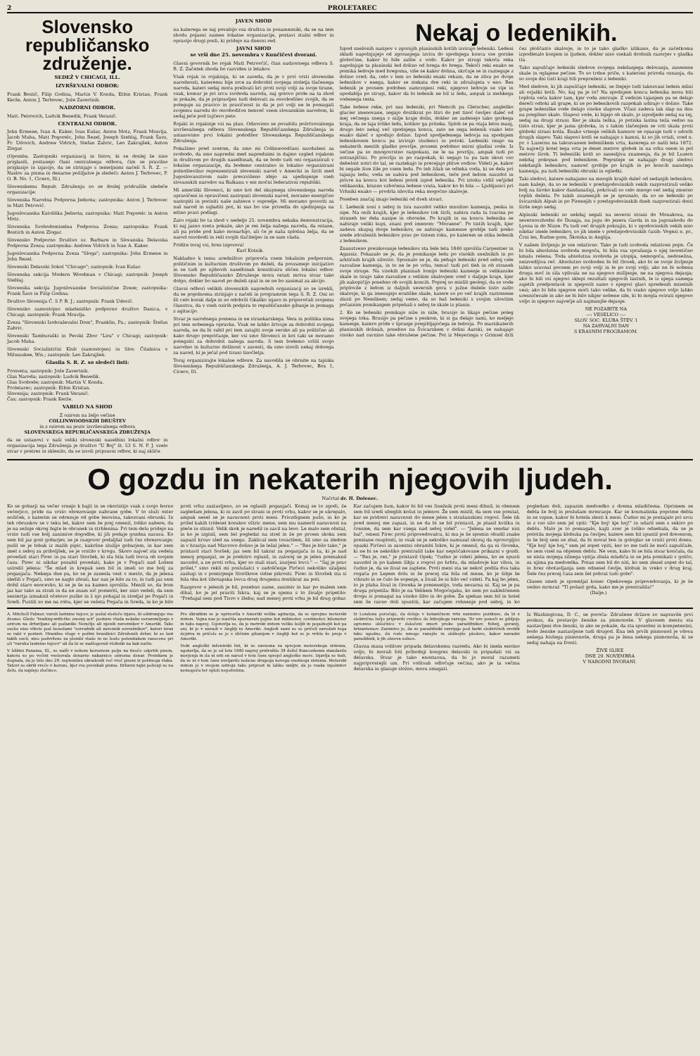2 PROLETAREC
Slovensko republičansko združenje.
SEDEŽ V CHICAGI, ILL.
IZVRŠEVALNI ODBOR:
Frank Bostič, Filip Godina, Martin V. Konda, Etbin Kristan, Frank Kerže, Anton J. Terbovec, Jože Zavertnik.
NADZORNI ODBOR.
Matt. Petrovich, Ludvik Benedik, Frank Veranič.
CENTRALNI ODBOR.
John Ermene, Ivan A. Kaker, Ivan Kušar, Anton Motz, Frank Mravlja, Jacob Muha, Matt Pogorelc, John Rezel, Joseph Steblaj, Frank Šavs, Fr. Udovich, Andrew Vidrich, Stefan Zabric, Leo Zakrajšek, Anton Zlogar.
(Opomba. Zastopniki organizacij in listov, ki se doslej še niso priglasili, postanejo člani centralnega odbora, čim se pravilno priglasijo in izjavijo, da se strinjajo s temeljnimi načeli S. R. Z. — Naslov za pisma in denarne pošiljatve je sledeči: Anton J. Terbovec, P. O. B. No. 1, Cicero, Ill.)
Slovenskemu Repub. Združenju so se doslej pridružile sledeče organizacije:
Slovenska Narodna Podporna Jednota; zastopnika: Anton J. Terbovec in Matt Petrovič.
Jugoslovanska Katoliška Jednota; zastopnika: Matt Pogorelc in Anton Motz.
Slovenska Svobodomiselna Podporna Zveza; zastopnika: Frank Bostich in Anton Zlogar.
Slovensko Podporno Društvo sv. Barbare in Slovanska Delavska Podporna Zveza; zastopnika: Andrew Vidrich in Ivan A. Kaker.
Jugoslovanska Podporna Zveza "Sloga"; zastopnika: John Ermene in John Rezel.
Slovenski Delavski Sokol "Chicago"; zastopnik: Ivan Kušar.
Slovenska sekcija Modern Woodman v Chicagi; zastopnik: Joseph Steblaj.
Slovenska sekcija Jugoslovanske Socialistične Zveze; zastopnika: Frank Šavs in Filip Godina.
Društvo Slovenija Č. S P. B. J.; zastopnik: Frank Udovič.
Slovensko samostojno mladeniško podporno društvo Danica, v Chicagi; zastopnik: Frank Mravlja.
Zveza "Slovenski Izobraževalni Dom", Franklin, Pa.; zastopnik: Štefan Zabric.
Slovenski Tamburaški in Pevski Zbor "Lira" v Chicagi; zastopnik: Jacob Muha.
Slovenski Socialistični Klub (samostojen) in Slov. Čitalnica v Milwaukee, Wis.; zastopnik: Leo Zakrajšek.
Glasila S. R. Z. so sledeči listi:
Prosveta; zastopnik: Jože Zavertnik.
Glas Naroda; zastopnik: Ludvik Benedik.
Glas Svobode; zastopnik: Martin V. Konda.
Proletarec; zastopnik: Etbin Kristan.
Slovenija; zastopnik: Frank Veranič.
Čas; zastopnik: Frank Kerže.
VABILO NA SHOD
Z ozirom na željo večine
COLLINWOODSKIH DRUŠTEV
in z ozirom na poziv izvrševalnega odbora
SLOVENSKEGA REPUBLIČANSKEGA ZDRUŽENJA
da se ustanovi v naši veliki slovenski naselbini lokalni odbor in organizacija tega Združenja je društvo "U Boj" št. 53 S. N. P. J. vzelo stvar v pretres in sklenilo, da se izvoli pripravni odbor, ki naj skliče
JAVEN SHOD
na katerega se naj povabijo vsa društva in posamezniki, da se na tem shodu pojasni namen lokalne organizacije, postavi stalni odbor in opravijo drugi posli, ki pridejo na dnevni red.
JAVNI SHOD
se vrši dne 25. novembra v Kunčičevi dvorani.
Glavni govornik bo rojak Matt Petrovčič, član nadzornega odbora S. R. Z. Začetek shoda bo razviden iz letakov.
Vsak rojak in rojakinja, ki se zaveda, da je v prvi vrsti slovenske narodnosti, kateremu bije srce za dobrobit svojega stoletja tlačenega naroda, kateri sedaj mora prelivati kri proti svoji volji za svoje tirane, vsak, komur je pri srcu svoboda naroda, naj gotovo pride na ta shod in pokaže, da je pripravljen tudi delovati za osvoboditev svojih, da se poteguje za pravico in pravičnost in da je pri volji ne le pomagati svojemu narodu do osvoboditve temveč vsem slovanskim narodom, ki sedaj ječe pod tujčevo peto.
Rojaki in rojakinje vsi na plan. Odzovimo se povabilu požrtvovalnega izvrševalnega odbora Slovenskega Republičanskega Združenja in ustanovimo prvi lokalni pododbor Slovenskega Republičanskega Združenja.
Pokažimo pred svetom, da smo mi Collinwoodčani navdušeni za svobodo, da smo napredni med naprednimi in dajmo vzgled rojakom in društvom po drugih naselbinah, da se bodo tudi oni organizirali v lokalne organizacije, da bodemo centralno in lokalno organizirani polnoštevilno reprezentirali slovenski narod v Ameriki in širili med Jugoslovanstvom našo prevzvišeno idejo za ujedinjenje vseh slovanskih narodov na Balkanu v eni močni federativni republiki.
Mi ameriški Slovenci, ki smo kot del skupnega slovenskega naroda upravičeni in opravičeni zastopati slovenski narod, moramo energično nastopiti in poriniti naše zahteve v ospredje. Mi moramo govoriti za naš narod in ugladiti pot, ki nas bo vse privedla do ujedinjenja na edino pravi podlagi.
Zato rojaki bo ta shod v nedeljo 25. novembra nekaka demonstracija, ki naj jasno svetu pokaže, ako je res želja našega naroda, da ostane, ali pa pride pod kako monarhijo, ali če je naša splošna želja, da se narod osvobodi in reši svojih tlačiteljev in se sam vlada.
Pridite toraj vsi, brez izgovora!
Karl Kotnik.
Nakladno k temu uredništvo priporoča vsem lokalnim podpornim, političnim in kulturnim društvom po deželi, da povzamejo inicijativo in se tudi po njihovih naselbinah konstituira sličen lokalni odbor. Slovensko Republičansko Združenje mora ostati mrtva stvar tako dolgo, dokler bo narod po deželi spal in se ne bo zanimal za akcijo.
Glavni odbori velikih slovenskih naprednih organizacij so se izrekli, da se popolnoma strinjajo z načeli in programom tega S. R. Z. Oni so šli celo korak dalje in so odobrili čikaško izjavo in priporočali svojemu članstvu, da v vseh ozirih podpira to republičansko gibanje in pomaga z agitacijo.
Stvar je narodnega pomena in ne strankarskega. Vera in politika nima pri tem nobenega opravka. Vsak se lahko žrtvuje za dobrobit svojega naroda, ne da bi rabil pri tem zatajiti svoje versko ali pa politično ali kako drugo prepričanje, ker vsi smo Slovenci in kot taki se moramo potegniti za dobrobit našega naroda. S tem bodemo vršili svojo narodno in kulturno dolžnost v zavesti, da smo storili nekaj dobrega za narod, ki je ječal pod tirani tisočletja.
Toraj organizirajte lokalne odbore. Za navodila se obrnite na tajnika Slovenskega Republičanskega Združenja, A. J. Terbovec, Box 1, Cicero, Ill.
Nekaj o ledenikih.
Izpod snežonih nasipov v zgornjih planinskih kotlih izvirajo ledeniki. Ledeni skladi napolnjujejo od zgoranjega izvira do spodnjega konca vse gorske globočine, kakor bi bile zalite z vodo. Kakor po strugi tekoča reka napolnjuje ta planinski led dolino od brega do brega. Tekoči reki enako se pomika ledovje med bregoma, više se kakor dolina, skrčuje se in razteguje z dolino vred; da, celo v tem so ledeniki enaki rekam, da se zliva po dvoje ledenikov v enega, kakor se stekata dve reki in združujeta v eno. Res ledenik je povsem podoben zamrznjeni reki, njegovo ledovje se vije in upodablja po strugi, kakor da bi ledenik ne bil iz ledu, ampak iz mehkega vodenega testa.
Take ledene reke, pri nas ledeniki, pri Nemcih pa Gletscher, angleško glacier imenovane, segajo dostikrat po štiri do pet tisoč čevljev daleč od mej večnega snega v nižje kraje dolin, dokler ne zadenejo tako gorkega kraja, da se taja toliko ledu, kolikor ga priteka. Sploh se pa otaja letos manj, drugo leto nekaj več spodnjega konca, zato ne sega ledenik vsako leto enako daleč v spodnjo dolino. Izpod spodjedenega ledovja na spodnjem ledenikovem koncu pa izvirajo studenci in potoki. Ledeniki imajo na nekaterih mestih gladko površje, povsem podobno mirni gladini vode. Iz večine pa so mnogovrstno razpokani, ne le na površju, ampak tudi po notranjščini. Po površju in po razpokah, ki segajo tu pa tam skozi vso debelost notri do tal, se raztekajo in precejajo plitve vodice: Videti je, kakor bi segale žive žile po vsem ledu. Po teh žilah se odteka voda, ki se dela pri tajanju ledu; voda se nabira pod ledenikom, teče pod ledom navzdol in privre na koncu kot ledeni potok izpod ledenika. Pri iztoku vidiš večjidel velikanska, krasno vzbočena ledene vrata, kakor ko bi bila — Ljubljanici pri Vrhniki enako — prodrla silovita reka mogočno skalovje.
Poseben značaj imajo ledeniki od dveh stvari.
1. Ledenik nosi s seboj in tira navzdol veliko množino kamenja, peska in sipe. Na onih krajih, kjer je ledenikov tok širši, nabira rada ta tvarina po straneh ter dela nasipe in obronke. Po krajih in na koncu ledenika se nabirajo veliki kupi, znani pod imenom: "Moraene". Po tistih krajih, kjer zadeva skupaj dvoje ledenikov, se nabirajo kamenne groblje tudi preko srede združenih ledenikov prav po tistem toku, po katerem se stika ledenik z ledenikom.
Znanstveno preiskovanje ledenikov sta šele leta 1840 sprožila Carpentier in Agassiz. Pokazalo se je, da je pomikanje ledu po visokih snežnikih in po arktičnih krajih silovito. Spoznalo se je, da pehajo ledeniki pred seboj cele razvaline kamenja, in to ne le po vrhu, temuč tudi pri tleh in ob straneh svoje struge. Na visokih planinah lomijo ledeniki kamenje in velikanske skale in tirajo take razvaline z velikim skalovjem vred v daljnje kraje, kjer jih nakopičijo posebno ob svojih koncih. Poprej so mislili geologi, da so vode priplovile z ledom iz daljnih severnih gora v južne dežele tisto zašlo skalovje, ki ga imenujejo eratiške skale, katere so po več krajih raztresene zlasti po Nemškem; sedaj vemo, da so baš ledeniki s svojim silovitim počasnim pomikanjem pripehali s seboj te skale iz planin.
2. Ko se ledeniki pomikajo niže in niže, brusijo in likajo pečine poleg svojega toka. Brusijo pa pečine s peskom, ki si ga delajo sami, ko meljejo kamenje, katero pride v špranje pregibljajočega se ledovja. Po marsikaterih planinskih dolinah, posebno na Švicarskem v dolini Aarski, se nahajajo visoko nad ravnino take obrušene pečine. Pot iz Meyeringa v Grimsel drži čez ploščasto skalovje, in to je tako gladko izlikano, da je začetkoma izpodletalo konjem in ljudem, dokler niso vsekali drobnih razorjev v gladka tla.
Tako zapuščajo ledeniki sledove svojega nekdanjega delovanja, zanesene skale in oglajene pečine. To so trdne priče, s katerimi priroda oznanja, da so svoje dni tisti kraji bili prepreženi z ledeniki.
Med sledove, ki jih zapuščajo ledeniki, se štejejo tudi takozvani ledein mlini ali orjaški kotli. No, kaj pa je to? Na spodnjem koncu ledenika mora biti toplota veča kakor tam, kjer voda zmrzuje. Z vedním tajanjem pa se delajo dereči odtoki ali grape, ki se po ledenikovih razpokah udirajo v dolino. Take grape ledeniške vode delajo visoke slapove. Včasi zadeva tak slap na dnu na pregibno skalo. Slapovi vode, ki bijejo ob skalo, jo izpodjedo sedaj na tej, sedaj na drugi strani. Ker je skala težka, jo potiska lastna teža vedno na tisto stran, kjer je jama globoka, in s takim tlačenjem se vrti skala proti globoki strani kotla. Enako vrtenje velikih kamnov se opazuje tudi v udorih drugih slapov. Taki slapovi kotli se nahajajo s kamni, ki so jih vrtali, vred n. pr. v Luzernu na takozvanem ledeniškem vrtu, katerega so našli leta 1872. Ta največji kotel tega vrta je deset metrov globok in na vrhu osem in pol metrov širok. Ti ledeniški kotli so zanesljiva znamenja, da je bil Luzern nekdaj pokopan pod ledenikom. Pogosteje se nahajajo drugi sledovi nekdanjih ledenikov, namreč groblje po krajih in po koncih nasutega kamenja, pa tudi ledeniški obruski in ogledki.
Taki sledovi, katere nahajamo na mnogih krajih daleč od sedanjih ledenikov, nam kažejo, da so se ledeniki v predzgodovinskih vekih razprostirali veliko bolj na široko kakor dandanašnji, pokrivali so celo mnogo več sedaj zmerno toplih dežela. Po takih znamenjih se je spoznalo, da so se ledeniki po švicarskih Alpah in po Pirenejih v predzgodovinskih dneh razprostirali dosti širše nego sedaj.
Alpinski ledeniki so nekdaj segali na severni strani do Monakova, na severnovzhodni do Dunaja, na jugu do jezera Garda in na jugozahodu do Lyona in do Nizze. Pa tudi več drugih pokrajin, ki v zgodovinskih vekih niso nikdar imele ledenikov, so jih imele v predzgodovinskih časih: Vogezi n. pr., Črni les, Rudne gore, Škotska in Anglija.
V našem življenju je vse relativno. Tako je tudi svoboda relativen pojm. Če bi bila absolutna svoboda mogoča, bi bila vsa vprašanja o njej teoretično kmalu rešena. Toda absolutna svoboda je utopija, nemogoča, nedosežna, neizvedljiva reč. Absolutno svoboden bi bil človek, ako bi se svoje življenje lahko uravnal povsem po svoji volji in le po svoji volji; ako ne bi nobena druga moč in sila vplivala ne na njegovo mišljenje, ne na njegova dejanja; ako bi bili vsi njegovi sklepi rezultati njegovih lastnih, le iz njega samega zajetih predpostavk in njegovih samo v njegovi glavi spredenih miselnih vezi; ako bi bile njegove moči tako velike, da bi vsako njegovo voljo lahko uresničevale in ako ne bi bilo nikjer nobene sile, ki bi mogla ovirati njegovo voljo in njegovo največje ali najmanjše dejanje.
NE POZABITE NA
—: VESELICO :—
SLOV. SOC. KLUBA ŠTEV. 1
NA ZAHVALNI DAN
S KRASNIM PROGRAMOM.
O gozdu in nekaterih njegovih ljudeh.
Načrtal dr. H. Dolenec.
Ko se gobarji na večer vrnejo k bajti in se okoristijo vsak s svojo borno večerjico, pride na vrsto obrezovanje nabrane gobe. V to služi oster nožiček, s katerim se odrezuje od gobe lesovina, takozvani obrunki. In teh obrunkov se v teku let, kakor sem že prej omenil, toliko nabere, da je na sežnje okrog bajte le obrunek in strhlenina. Pri tem delu pridejo na vrsto tudi vse bolj zanimive dogodbe, ki jih podaje gozdna narava. Ko sem bil jaz gost gobarjev, se je razgovor podaljšal tudi čez obrezovanje; pušil se je tobak iz malih pipic, kakršne služijo gobarjem, in kar sem imel s seboj za priboljšek, se je vrstilo v krogu. Skoro največ sta vedela povedati stari Pirec in pa stari Storšek, ki sta bila tudi lovca ob svojem času. Pirec ni nikdar pozabil povedati, kako je v Pogači nad Ložem ustrelil jelena: "Še mlad in krepak sem bil in imeli so me bolj za poganjača. Nekega dne pa, ko se je zanesla vest v mesto, da je jelena sledili v Pogači, smo se naglo zbrali, kar nas je bilo za to, in tudi jaz sem dobil staro enocevko, ki se je še na kamen sprožila. Menili so, da bom jaz kar tako za strah in da ne znam nič pomeriti, ker niso vedeli, da sem sentertja izmaknil očetovo puško in ž njo pohajal in streljal po Pogači in Sredi. Pustili so me na robu, kjer se vežeta Pogača in Sreda, in ko je bilo proti vrhu zastavljeno, so se oglasili poganjači. Komaj se to zgodi, že zagledam jelena, ki ni zavil po strani in proti vrhu, kakor se je ukrepalo, ampak nesel se je naravnost proti meni. Privzdignem pušo, in ko je prišel kakih trideset korakov vštric mene, sem mu nameril naravnost na pleče in stisnil. Velik skok je naredil in zavil na levo. Le malo sem obstal, in ko je izginil, sem šel pogledat na strel in že po prvem skoku sem zapazil krvav sled na snegu. Zaklical sem tovarišem, šli smo za sledom in v hrastju nad Mavrovo dolino je že ležal jelen." — "Res je bilo tako," je pristavil stari Soršek; jaz sem bil takrat za poganjača in ta, ki je nad menoj poganjal, se je prehitro oglasil, in zatorej se je jelen premaknil navzdol, a ne proti vrhu, kjer so stali stari, izurjeni lovci." — "Saj je prav prišel," smo rekli mi poslušalci v zadoščenje Pirčevi nekoliko užaljeni zaslugi in v pomirjenje Storškove vidne pikrosti. Pirec in Storšek sta si bila oba kot tihotapska lovca drug drugemu dostikrat na poti.
Razgovor o jelenih je bil, posebno zame, zanimiv in kar po malem sem dihal, ko je jel praviti Iskra, kaj se je njemu s to živaljo pripetilo: "Prehajal sem pod Tivro v žlebu; nad menoj proti vrhu je bil drug gobar. Kar začujem šum, kakor bi bil ves Snežnik proti meni dihnil, in obenem sem bil sredi ubeglih košut in jelenov. Že sem mislil, da sem vse prestal, kar se pridrevi naravnost do mene jelen s strašanskimi rogovi. Šele tik pred menoj me zapazi, in ne da bi se bil pristavil, je planil kvišku in črezme, da sem kar vsega nad seboj videl". — "Jelena se vendar nisi bal", omeni Pirec proti pripovedovalcu, ki mu je še spomin obudil znake prestane osuplosti, in vsak se je nekoliko namuzal skoraj da oprovrgljivi opazki Pirčevi in zavestni obrambi Iskre, ki je omenil, da ga ni človeka, ki ne bi se nekoliko prestrašil take kar nepričakovane prikazni v gozdi. — "Res je, res," je pristavil Opek; "čudno je videti jelena, ko se spusti navzdol in po kakem šibju z rogovi po hrbtu, da mladovje kar vihra, in čudno je, da se žival ne zaplete. Proti meni sta se nekoč podila dva taka rogača po Lepem dolu in že precej sta bila od mene, ko je šibje še vihralo in se čulo še sopenje, a živali že ni bilo več videti. Pa kaj bo jelen, to je plaha žival in človeka le presenetijo, toda nevarna ni. Kaj se je pa druga pripetila: Bilo je na Velikem Mogočnjaku, ko sem po naklešćenem drogu si pomagal na visoko šibo in do gobe. Že spehan sem bil in hotel sem še ravno doli spustiti, kar začujem rohnenje pod seboj, in ko pogledam doli, zapazim medvedko z dvema mladičema. Oprimem se debla še bolj in poslušam mrmranje. Kar se kosmatinka poprime debla in se vzpne, kakor bi hotela zlesti k meni. Čudno mi je postajalo pri srcu in z vso silo sem jel vpiti: "Kje hoj! kje hoj!" in udaril sem s sekiro po deblu. Malo je to pomagalo, kajti zver je toliko odnehala, da se je polotila mojega klobuka pa čevljev, katere sem bil spustil pod drevesom, in še bolj sem se zbal, da bi moral bos in gologlav se vrniti proti domu. "Kje hoj! kje hoj," sem jel zopet vpiti, ker so me tudi že moči zapuščale, ko sem visel na objetem deblu. Ne vem, kako bi se bila stvar končala, da se nista mojega silnega vpitja zbala mladiča in se jela pomikati v goščo, za njima pa medvedka. Potan sem bil do niti, ko sem zlezel zopet do tal, in brez obotavljanja sem odnesel čevlje, klobuk in vreko v drug kraj. Šele čez precej časa sem šel pobrat tudi gobo".
Glasen smeh je spremljal konec Opekovega pripovedovanja, ki je še vedno mrmral: "Ti pošast grda, kako me je prestrašila!"
(Dalje.)
A. Mitchell Palmer, varuh lastnine tujcev, je podal sledečo izjavo, ki odstranjuje vse dvome: Glede "trading-with-the enemy act" postave vlada nekako nerazumljenje z ozirom na državljane ali podanike Nemčije ali njenih zaveznikov v Ameriki. Take osebe niso vštete pod besedami "sovražnik ali zaveznik sovražnikov", kateri izraz se rabi v postavi. Hranilne vloge v poštni hranilnici Združenih držav, ki so last takih oseb, niso podvržene za plembi vlade in ne bodo potemtakem rasocene pri oli "varuha lastnine tujcev" ali da bi se nadlegovali vložniki na kak način.
V bližini Panama, Ill., so našli v nekem koruznem polju na tisoče odprtih pisem, katera so po večini vsebovala denarne nakaznice oziroma denar. Preiskava je dognala, da je bilo dne 29. septembra ukradenih več vreč pisem iz poštnega vlaka. Tatovi so skrili vreče v koruzo, kjer rso preiskali pisma. Državni tajni policaji so na delu, da najdejo zločince.
Pre dkratkim se je uprizorila v Ameriki velika agitacija, da se sprejme meterski sistem. Vojna nas je naučila spoznavati pojme kot milimeter, centimeter, kilometer in tako naprej. Ugotovlja se, da je metrski sistem veliko boljši in popolnejši kot pa oni, ki je v navadi v Angliji in Ameriki. Angleži sami so se pričeli zavedati tega dejstva in pričelo se je s sličnim gibanjem v Angliji kot se je vršilo že preje v Ameriki.
Neki angleški inženirski list, ki se zavzema za sprejem meterskega sistema, ugotavlja, da se je od leta 1840 naprej pridružilo 34 dežel francoskemu standardu merjenja in da ni niti en narod v tem času sprejel angleške mere. Izjavlja se tudi, da se ni v tem času uveljavilo nobeno drugega novega enotnega sistema. Meterski sistem je v svojem ustroju tako priprost in lahko umljiv, da je vsaka izpolnitev nemogoča ter sploh nepotrebna.
Iz Londona poročajo, da delajo v botaničnem vrtu zanimive poizkuse, da bi z električno lučjo pripravili cvetlice do hitrejšega razvoja. Tir ure ponoči se gibljejo ogromne obločnice v določeni smeri preko paradižnikov, fuhsij, geranij, hrizantemov. Zanimivo je, da se paradižniki razvijajo pod žarki električnih svetilk tako ugodno, da rode mnogo ranejše in obilnejše plodove, kakor navadni paradižnik, k jih obseva solnce.
Glavna masa volilcev pripada delavskemu razredu. Ako bi imela enotno voljo, bi morali biti prihodnji kongres delavski in pripadati vsi za delavska. Stvar je tako enostavna, da bi jo moral razumeti najpriprostejši um. Pri volitvah odločuje večina; ako je ta večina delavska in glasuje složno, mora zmagati.
Iz Washingtona, D. C., se poroča: Združene države so napravile prvi poskus, da postavijo ženske za pismonoše. V glavnem mestu sta nastavljeni dve ženski, in ako se pokaže, da sta sposobni in kompetentni, bodo ženske nastavljene tudi drugod. Ena teh prvih pismonoš je vdova nekega bivšega pismonoše, druga pa je žena nekega pismonoša, ki se sedaj nahaja na fronti.
ŽIVE SLIKE
DNE 29. NOVEMBRA
V NARODNI DVORANI.